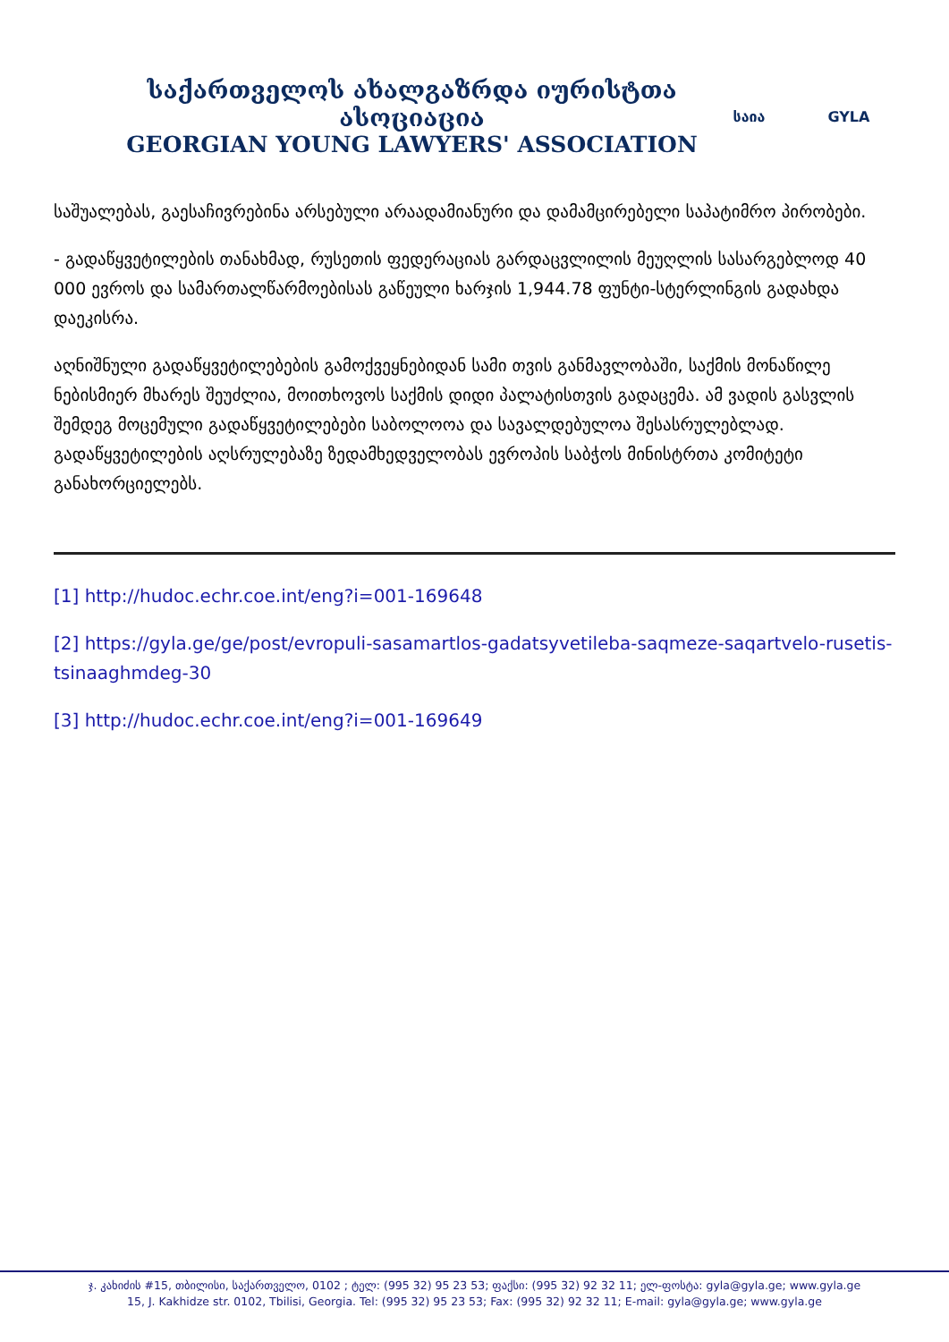საქართველოს ახალგაზრდა იურისტთა ასოციაცია
GEORGIAN YOUNG LAWYERS' ASSOCIATION
საია GYLA
საშუალებას, გაესაჩივრებინა არსებული არაადამიანური და დამამცირებელი საპატიმრო პირობები.
- გადაწყვეტილების თანახმად, რუსეთის ფედერაციას გარდაცვლილის მეუღლის სასარგებლოდ 40 000 ევროს და სამართალწარმოებისას გაწეული ხარჯის 1,944.78 ფუნტი-სტერლინგის გადახდა დაეკისრა.
აღნიშნული გადაწყვეტილებების გამოქვეყნებიდან სამი თვის განმავლობაში, საქმის მონაწილე ნებისმიერ მხარეს შეუძლია, მოითხოვოს საქმის დიდი პალატისთვის გადაცემა. ამ ვადის გასვლის შემდეგ მოცემული გადაწყვეტილებები საბოლოოა და სავალდებულოა შესასრულებლად. გადაწყვეტილების აღსრულებაზე ზედამხედველობას ევროპის საბჭოს მინისტრთა კომიტეტი განახორციელებს.
[1] http://hudoc.echr.coe.int/eng?i=001-169648
[2] https://gyla.ge/ge/post/evropuli-sasamartlos-gadatsyvetileba-saqmeze-saqartvelo-rusetis-tsinaaghmdeg-30
[3] http://hudoc.echr.coe.int/eng?i=001-169649
ჯ. კახიძის #15, თბილისი, საქართველო, 0102 ; ტელ: (995 32) 95 23 53; ფაქსი: (995 32) 92 32 11; ელ-ფოსტა: gyla@gyla.ge; www.gyla.ge
15, J. Kakhidze str. 0102, Tbilisi, Georgia. Tel: (995 32) 95 23 53; Fax: (995 32) 92 32 11; E-mail: gyla@gyla.ge; www.gyla.ge